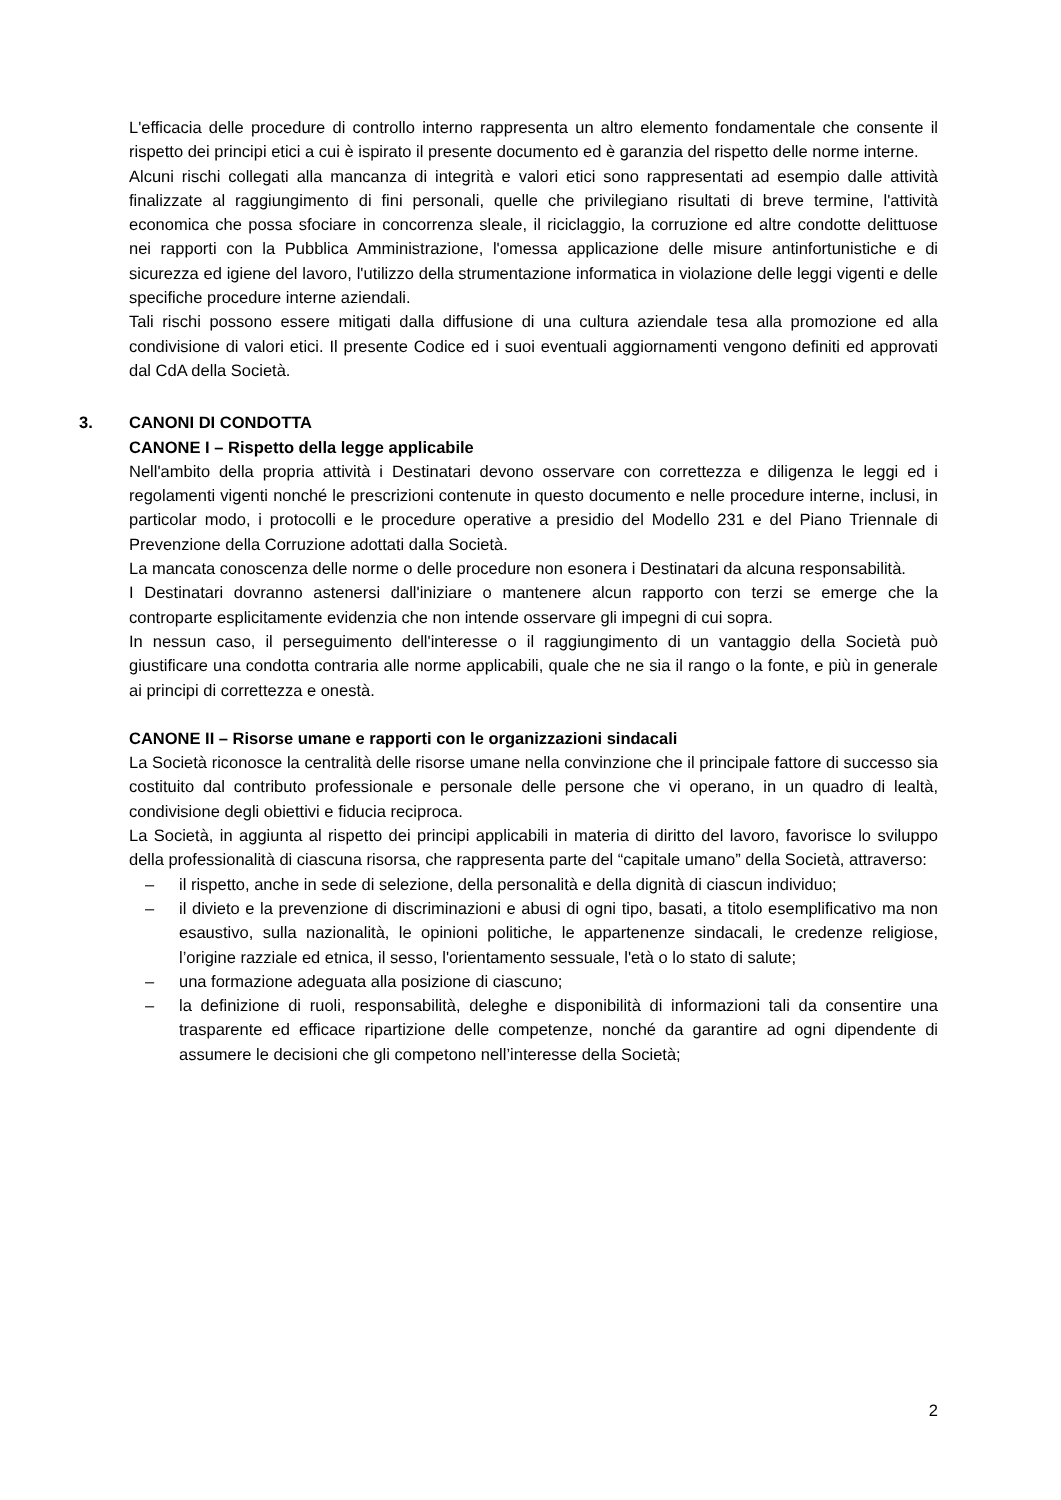L'efficacia delle procedure di controllo interno rappresenta un altro elemento fondamentale che consente il rispetto dei principi etici a cui è ispirato il presente documento ed è garanzia del rispetto delle norme interne.
Alcuni rischi collegati alla mancanza di integrità e valori etici sono rappresentati ad esempio dalle attività finalizzate al raggiungimento di fini personali, quelle che privilegiano risultati di breve termine, l'attività economica che possa sfociare in concorrenza sleale, il riciclaggio, la corruzione ed altre condotte delittuose nei rapporti con la Pubblica Amministrazione, l'omessa applicazione delle misure antinfortunistiche e di sicurezza ed igiene del lavoro, l'utilizzo della strumentazione informatica in violazione delle leggi vigenti e delle specifiche procedure interne aziendali.
Tali rischi possono essere mitigati dalla diffusione di una cultura aziendale tesa alla promozione ed alla condivisione di valori etici. Il presente Codice ed i suoi eventuali aggiornamenti vengono definiti ed approvati dal CdA della Società.
3. CANONI DI CONDOTTA
CANONE I – Rispetto della legge applicabile
Nell'ambito della propria attività i Destinatari devono osservare con correttezza e diligenza le leggi ed i regolamenti vigenti nonché le prescrizioni contenute in questo documento e nelle procedure interne, inclusi, in particolar modo, i protocolli e le procedure operative a presidio del Modello 231 e del Piano Triennale di Prevenzione della Corruzione adottati dalla Società.
La mancata conoscenza delle norme o delle procedure non esonera i Destinatari da alcuna responsabilità.
I Destinatari dovranno astenersi dall'iniziare o mantenere alcun rapporto con terzi se emerge che la controparte esplicitamente evidenzia che non intende osservare gli impegni di cui sopra.
In nessun caso, il perseguimento dell'interesse o il raggiungimento di un vantaggio della Società può giustificare una condotta contraria alle norme applicabili, quale che ne sia il rango o la fonte, e più in generale ai principi di correttezza e onestà.
CANONE II – Risorse umane e rapporti con le organizzazioni sindacali
La Società riconosce la centralità delle risorse umane nella convinzione che il principale fattore di successo sia costituito dal contributo professionale e personale delle persone che vi operano, in un quadro di lealtà, condivisione degli obiettivi e fiducia reciproca.
La Società, in aggiunta al rispetto dei principi applicabili in materia di diritto del lavoro, favorisce lo sviluppo della professionalità di ciascuna risorsa, che rappresenta parte del “capitale umano” della Società, attraverso:
– il rispetto, anche in sede di selezione, della personalità e della dignità di ciascun individuo;
– il divieto e la prevenzione di discriminazioni e abusi di ogni tipo, basati, a titolo esemplificativo ma non esaustivo, sulla nazionalità, le opinioni politiche, le appartenenze sindacali, le credenze religiose, l’origine razziale ed etnica, il sesso, l'orientamento sessuale, l'età o lo stato di salute;
– una formazione adeguata alla posizione di ciascuno;
– la definizione di ruoli, responsabilità, deleghe e disponibilità di informazioni tali da consentire una trasparente ed efficace ripartizione delle competenze, nonché da garantire ad ogni dipendente di assumere le decisioni che gli competono nell’interesse della Società;
2